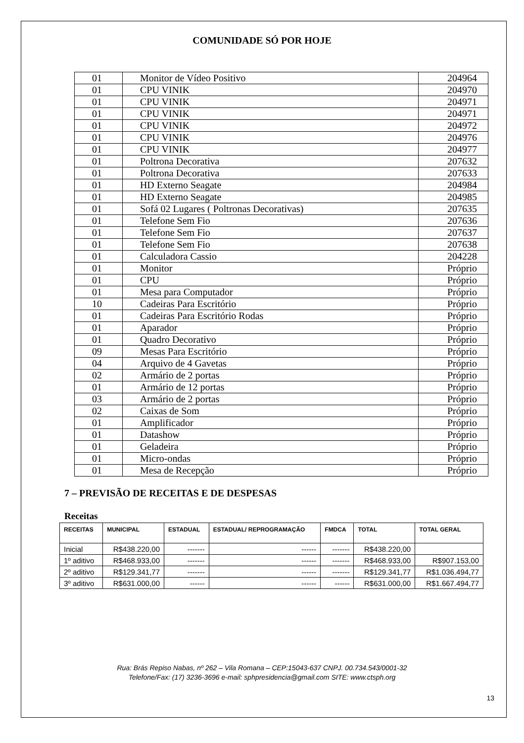COMUNIDADE SÓ POR HOJE
| 01 | Monitor de Vídeo Positivo | 204964 |
| 01 | CPU VINIK | 204970 |
| 01 | CPU VINIK | 204971 |
| 01 | CPU VINIK | 204971 |
| 01 | CPU VINIK | 204972 |
| 01 | CPU VINIK | 204976 |
| 01 | CPU VINIK | 204977 |
| 01 | Poltrona Decorativa | 207632 |
| 01 | Poltrona Decorativa | 207633 |
| 01 | HD Externo Seagate | 204984 |
| 01 | HD Externo Seagate | 204985 |
| 01 | Sofá 02 Lugares ( Poltronas Decorativas) | 207635 |
| 01 | Telefone Sem Fio | 207636 |
| 01 | Telefone Sem Fio | 207637 |
| 01 | Telefone Sem Fio | 207638 |
| 01 | Calculadora Cassio | 204228 |
| 01 | Monitor | Próprio |
| 01 | CPU | Próprio |
| 01 | Mesa para Computador | Próprio |
| 10 | Cadeiras Para Escritório | Próprio |
| 01 | Cadeiras Para Escritório Rodas | Próprio |
| 01 | Aparador | Próprio |
| 01 | Quadro Decorativo | Próprio |
| 09 | Mesas Para Escritório | Próprio |
| 04 | Arquivo de 4 Gavetas | Próprio |
| 02 | Armário de 2 portas | Próprio |
| 01 | Armário de 12 portas | Próprio |
| 03 | Armário de 2 portas | Próprio |
| 02 | Caixas de Som | Próprio |
| 01 | Amplificador | Próprio |
| 01 | Datashow | Próprio |
| 01 | Geladeira | Próprio |
| 01 | Micro-ondas | Próprio |
| 01 | Mesa de Recepção | Próprio |
7 – PREVISÃO DE RECEITAS E DE DESPESAS
Receitas
| RECEITAS | MUNICIPAL | ESTADUAL | ESTADUAL/ REPROGRAMAÇÃO | FMDCA | TOTAL | TOTAL GERAL |
| --- | --- | --- | --- | --- | --- | --- |
| Inicial | R$438.220,00 | ------- | ------ | ------- | R$438.220,00 | |
| 1º aditivo | R$468.933,00 | ------- | ------ | ------- | R$468.933,00 | R$907.153,00 |
| 2º aditivo | R$129.341,77 | ------- | ------ | ------- | R$129.341,77 | R$1.036.494,77 |
| 3º aditivo | R$631.000,00 | ------ | ------ | ------ | R$631.000,00 | R$1.667.494,77 |
Rua: Brás Repiso Nabas, nº 262 – Vila Romana – CEP:15043-637 CNPJ. 00.734.543/0001-32
Telefone/Fax: (17) 3236-3696 e-mail: sphpresidencia@gmail.com SITE: www.ctsph.org
13